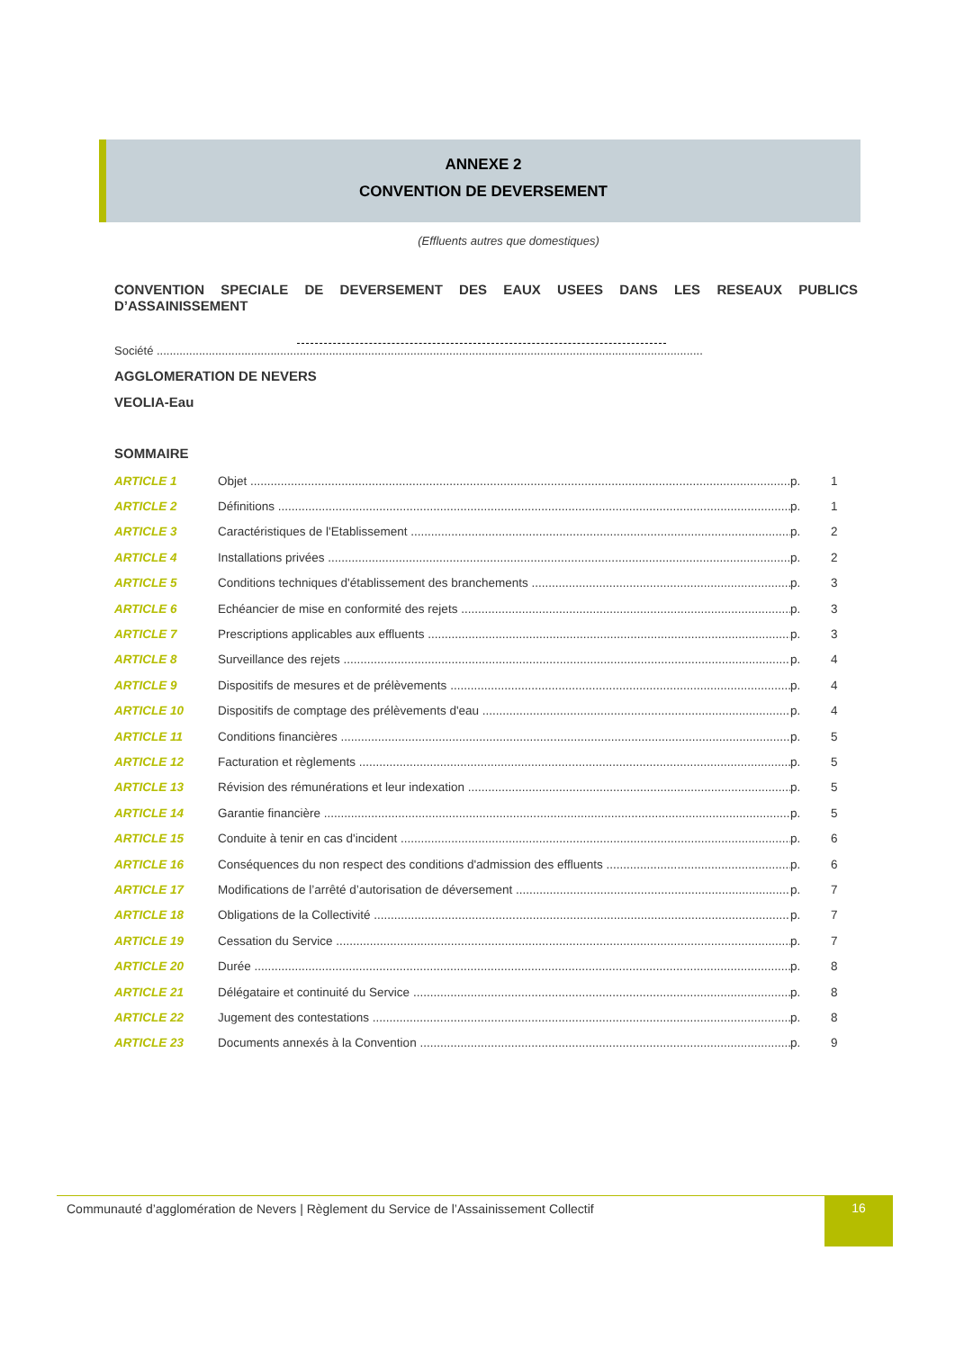ANNEXE 2
CONVENTION DE DEVERSEMENT
(Effluents autres que domestiques)
CONVENTION SPECIALE DE DEVERSEMENT DES EAUX USEES DANS LES RESEAUX PUBLICS D’ASSAINISSEMENT
Société ........................................................................................................................................................................
AGGLOMERATION DE NEVERS
VEOLIA-Eau
SOMMAIRE
ARTICLE 1 Objet p. 1
ARTICLE 2 Définitions p. 1
ARTICLE 3 Caractéristiques de l'Etablissement p. 2
ARTICLE 4 Installations privées p. 2
ARTICLE 5 Conditions techniques d'établissement des branchements p. 3
ARTICLE 6 Echéancier de mise en conformité des rejets p. 3
ARTICLE 7 Prescriptions applicables aux effluents p. 3
ARTICLE 8 Surveillance des rejets p. 4
ARTICLE 9 Dispositifs de mesures et de prélèvements p. 4
ARTICLE 10 Dispositifs de comptage des prélèvements d'eau p. 4
ARTICLE 11 Conditions financières p. 5
ARTICLE 12 Facturation et règlements p. 5
ARTICLE 13 Révision des rémunérations et leur indexation p. 5
ARTICLE 14 Garantie financière p. 5
ARTICLE 15 Conduite à tenir en cas d'incident p. 6
ARTICLE 16 Conséquences du non respect des conditions d'admission des effluents p. 6
ARTICLE 17 Modifications de l’arrêté d’autorisation de déversement p. 7
ARTICLE 18 Obligations de la Collectivité p. 7
ARTICLE 19 Cessation du Service p. 7
ARTICLE 20 Durée p. 8
ARTICLE 21 Délégataire et continuité du Service p. 8
ARTICLE 22 Jugement des contestations p. 8
ARTICLE 23 Documents annexés à la Convention p. 9
Communauté d’agglomération de Nevers | Règlement du Service de l’Assainissement Collectif 16